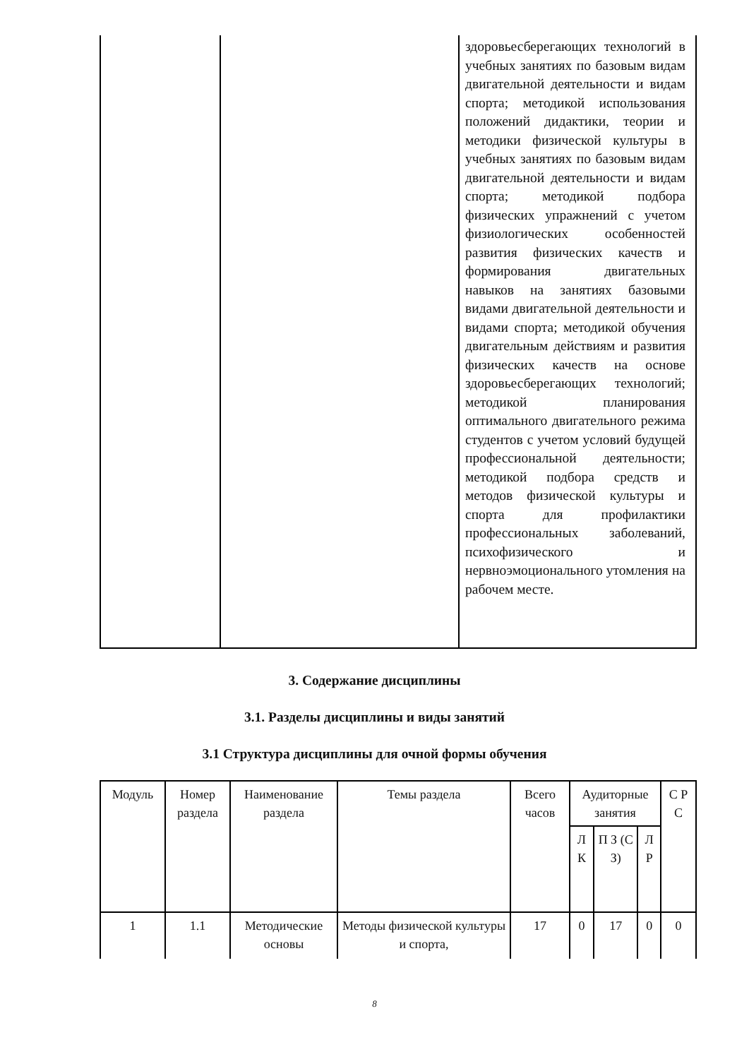| | | здоровьесберегающих технологий в учебных занятиях по базовым видам двигательной деятельности и видам спорта; методикой использования положений дидактики, теории и методики физической культуры в учебных занятиях по базовым видам двигательной деятельности и видам спорта; методикой подбора физических упражнений с учетом физиологических особенностей развития физических качеств и формирования двигательных навыков на занятиях базовыми видами двигательной деятельности и видами спорта; методикой обучения двигательным действиям и развития физических качеств на основе здоровьесберегающих технологий; методикой планирования оптимального двигательного режима студентов с учетом условий будущей профессиональной деятельности; методикой подбора средств и методов физической культуры и спорта для профилактики профессиональных заболеваний, психофизического и нервноэмоционального утомления на рабочем месте. |
3. Содержание дисциплины
3.1. Разделы дисциплины и виды занятий
3.1 Структура дисциплины для очной формы обучения
| Модуль | Номер раздела | Наименование раздела | Темы раздела | Всего часов | Аудиторные занятия | | | С Р С |
| --- | --- | --- | --- | --- | --- | --- | --- | --- |
| | | | | | Л К | П З (С З) | Л Р | |
| 1 | 1.1 | Методические основы | Методы физической культуры и спорта, | 17 | 0 | 17 | 0 | 0 |
8